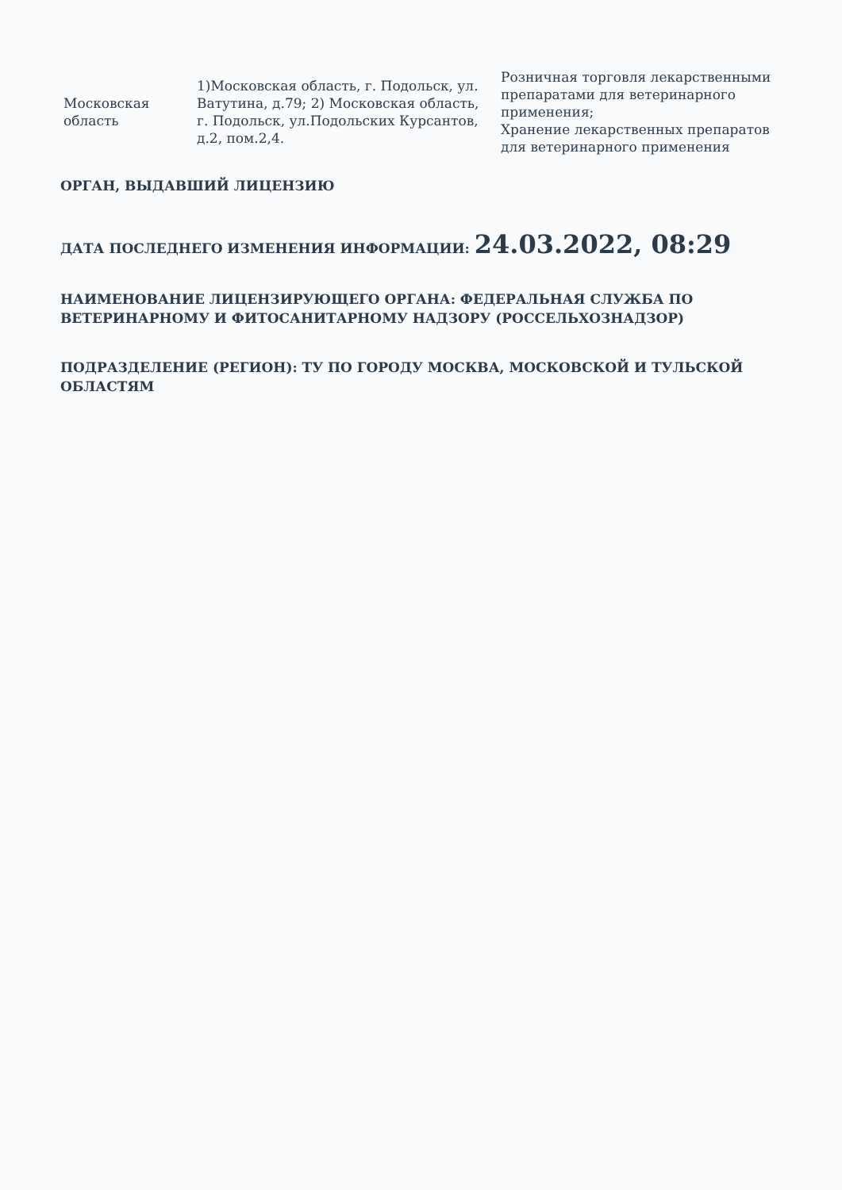| Московская область | 1)Московская область, г. Подольск, ул. Ватутина, д.79; 2) Московская область, г. Подольск, ул.Подольских Курсантов, д.2, пом.2,4. | Розничная торговля лекарственными препаратами для ветеринарного применения; Хранение лекарственных препаратов для ветеринарного применения |
ОРГАН, ВЫДАВШИЙ ЛИЦЕНЗИЮ
ДАТА ПОСЛЕДНЕГО ИЗМЕНЕНИЯ ИНФОРМАЦИИ: 24.03.2022, 08:29
НАИМЕНОВАНИЕ ЛИЦЕНЗИРУЮЩЕГО ОРГАНА: ФЕДЕРАЛЬНАЯ СЛУЖБА ПО ВЕТЕРИНАРНОМУ И ФИТОСАНИТАРНОМУ НАДЗОРУ (РОССЕЛЬХОЗНАДЗОР)
ПОДРАЗДЕЛЕНИЕ (РЕГИОН): ТУ ПО ГОРОДУ МОСКВА, МОСКОВСКОЙ И ТУЛЬСКОЙ ОБЛАСТЯМ